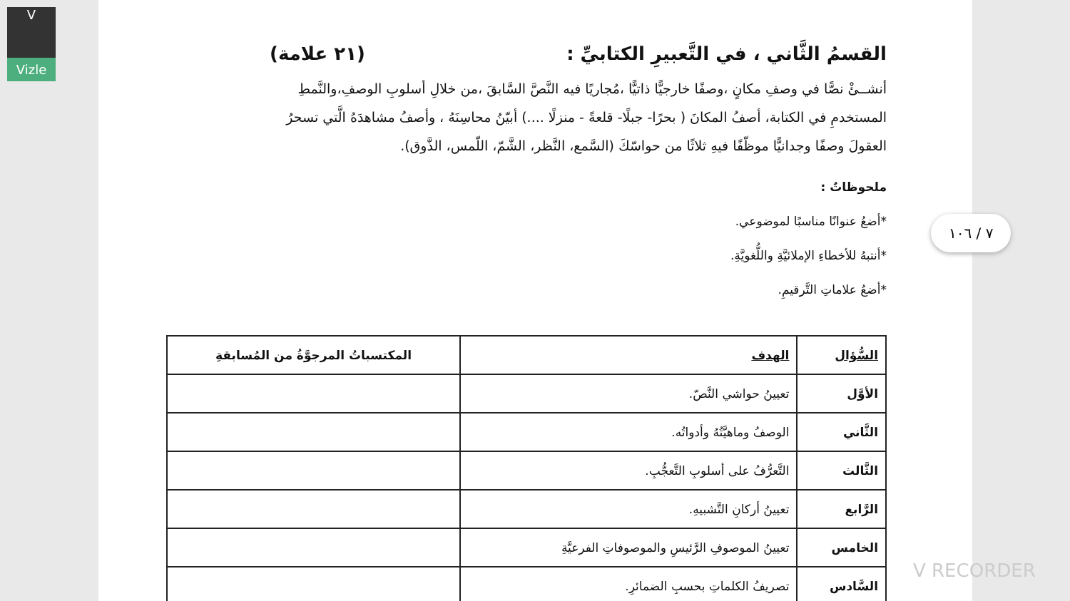V
Vizle
القسمُ الثَّاني ، في التَّعبيرِ الكتابيِّ : (٢١ علامة)
أنشــئْ نصًّا في وصفِ مكانٍ ،وصفًا خارجيًّا ذاتيًّا ،مُجاريًا فيه النَّصَّ السَّابقَ ،من خلالِ أسلوبِ الوصفِ،والنَّمطِ المستخدمِ في الكتابة، أصفُ المكانَ ( بحرًا- جبلًا- قلعةً - منزلًا ....) أبيّنُ محاسِنَهُ ، وأصفُ مشاهدَهُ الَّتي تسحرُ العقولَ وصفًا وجدانيًّا موظّفًا فيهِ ثلاثًا من حواسّكَ (السَّمع، النَّظر، الشَّمّ، اللّمس، الذَّوق).
ملحوظاتٌ :
*أضعُ عنوانًا مناسبًا لموضوعي.
*أنتبهُ للأخطاءِ الإملائيَّةِ واللُّغويَّةِ.
*أضعُ علاماتِ التَّرقيمِ.
| السُّؤال | الهدف | المكتسباتُ المرجوَّةُ من المُسابقةِ |
| --- | --- | --- |
| الأوَّل | تعيينُ حواشي النَّصّ. | |
| الثَّاني | الوصفُ وماهيَّتُهُ وأدواتُه. | |
| الثَّالث | التَّعرُّفُ على أسلوبِ التَّعجُّبِ. | |
| الرَّابع | تعيينُ أركانِ التَّشبيهِ. | |
| الخامس | تعيينُ الموصوفِ الرَّئيسِ والموصوفاتِ الفرعيَّةِ | |
| السَّادس | تصريفُ الكلماتِ بحسبِ الضمائرِ. | |
٧ / ١٠٦
V RECORDER